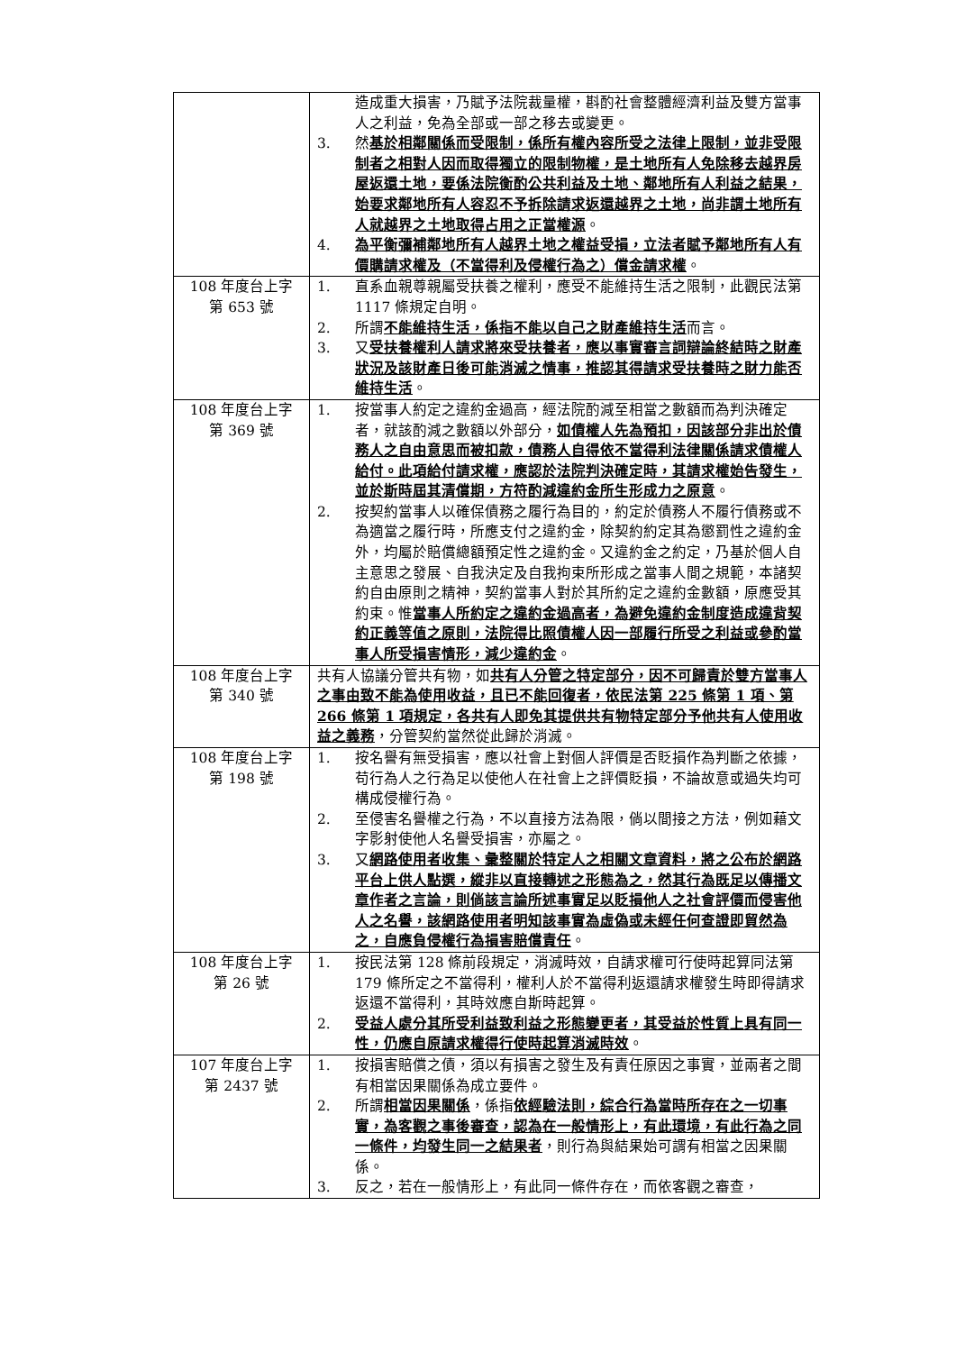| | 造成重大損害，乃賦予法院裁量權，斟酌社會整體經濟利益及雙方當事人之利益，免為全部或一部之移去或變更。 3. 然 基於相鄰關係而受限制，係所有權內容所受之法律上限制，並非受限制者之相對人因而取得獨立的限制物權，是土地所有人免除移去越界房屋返還土地，要係法院衡酌公共利益及土地、鄰地所有人利益之結果，始要求鄰地所有人容忍不予拆除請求返還越界之土地，尚非謂土地所有人就越界之土地取得占用之正當權源 。 4. 為平衡彌補鄰地所有人越界土地之權益受損，立法者賦予鄰地所有人有價購請求權及（不當得利及侵權行為之）償金請求權 。 |
| 108 年度台上字 第 653 號 | 1. 直系血親尊親屬受扶養之權利，應受不能維持生活之限制，此觀民法第 1117 條規定自明。 2. 所謂 不能維持生活，係指不能以自己之財產維持生活 而言。 3. 又 受扶養權利人請求將來受扶養者，應以事實審言詞辯論終結時之財產狀況及該財產日後可能消滅之情事，推認其得請求受扶養時之財力能否維持生活 。 |
| 108 年度台上字 第 369 號 | 1. 按當事人約定之違約金過高，經法院酌減至相當之數額而為判決確定者，就該酌減之數額以外部分， 如債權人先為預扣，因該部分非出於債務人之自由意思而被扣款，債務人自得依不當得利法律關係請求債權人給付。此項給付請求權，應認於法院判決確定時，其請求權始告發生，並於斯時屆其清償期，方符酌減違約金所生形成力之原意 。 2. 按契約當事人以確保債務之履行為目的，約定於債務人不履行債務或不為適當之履行時，所應支付之違約金，除契約約定其為懲罰性之違約金外，均屬於賠償總額預定性之違約金。又違約金之約定，乃基於個人自主意思之發展、自我決定及自我拘束所形成之當事人間之規範，本諸契約自由原則之精神，契約當事人對於其所約定之違約金數額，原應受其約束。惟 當事人所約定之違約金過高者，為避免違約金制度造成違背契約正義等值之原則，法院得比照債權人因一部履行所受之利益或參酌當事人所受損害情形，減少違約金 。 |
| 108 年度台上字 第 340 號 | 共有人協議分管共有物，如 共有人分管之特定部分，因不可歸責於雙方當事人之事由致不能為使用收益，且已不能回復者，依民法第 225 條第 1 項、第 266 條第 1 項規定，各共有人即免其提供共有物特定部分予他共有人使用收益之義務 ，分管契約當然從此歸於消滅。 |
| 108 年度台上字 第 198 號 | 1. 按名譽有無受損害，應以社會上對個人評價是否貶損作為判斷之依據，苟行為人之行為足以使他人在社會上之評價貶損，不論故意或過失均可構成侵權行為。 2. 至侵害名譽權之行為，不以直接方法為限，倘以間接之方法，例如藉文字影射使他人名譽受損害，亦屬之。 3. 又 網路使用者收集、彙整關於特定人之相關文章資料，將之公布於網路平台上供人點選，縱非以直接轉述之形態為之，然其行為既足以傳播文章作者之言論，則倘該言論所述事實足以貶損他人之社會評價而侵害他人之名譽，該網路使用者明知該事實為虛偽或未經任何查證即貿然為之，自應負侵權行為損害賠償責任 。 |
| 108 年度台上字 第 26 號 | 1. 按民法第 128 條前段規定，消滅時效，自請求權可行使時起算同法第 179 條所定之不當得利，權利人於不當得利返還請求權發生時即得請求返還不當得利，其時效應自斯時起算。 2. 受益人處分其所受利益致利益之形態變更者，其受益於性質上具有同一性，仍應自原請求權得行使時起算消滅時效 。 |
| 107 年度台上字 第 2437 號 | 1. 按損害賠償之債，須以有損害之發生及有責任原因之事實，並兩者之間有相當因果關係為成立要件。 2. 所謂 相當因果關係 ，係指 依經驗法則，綜合行為當時所存在之一切事實，為客觀之事後審查，認為在一般情形上，有此環境，有此行為之同一條件，均發生同一之結果者 ，則行為與結果始可謂有相當之因果關係。 3. 反之，若在一般情形上，有此同一條件存在，而依客觀之審查， |